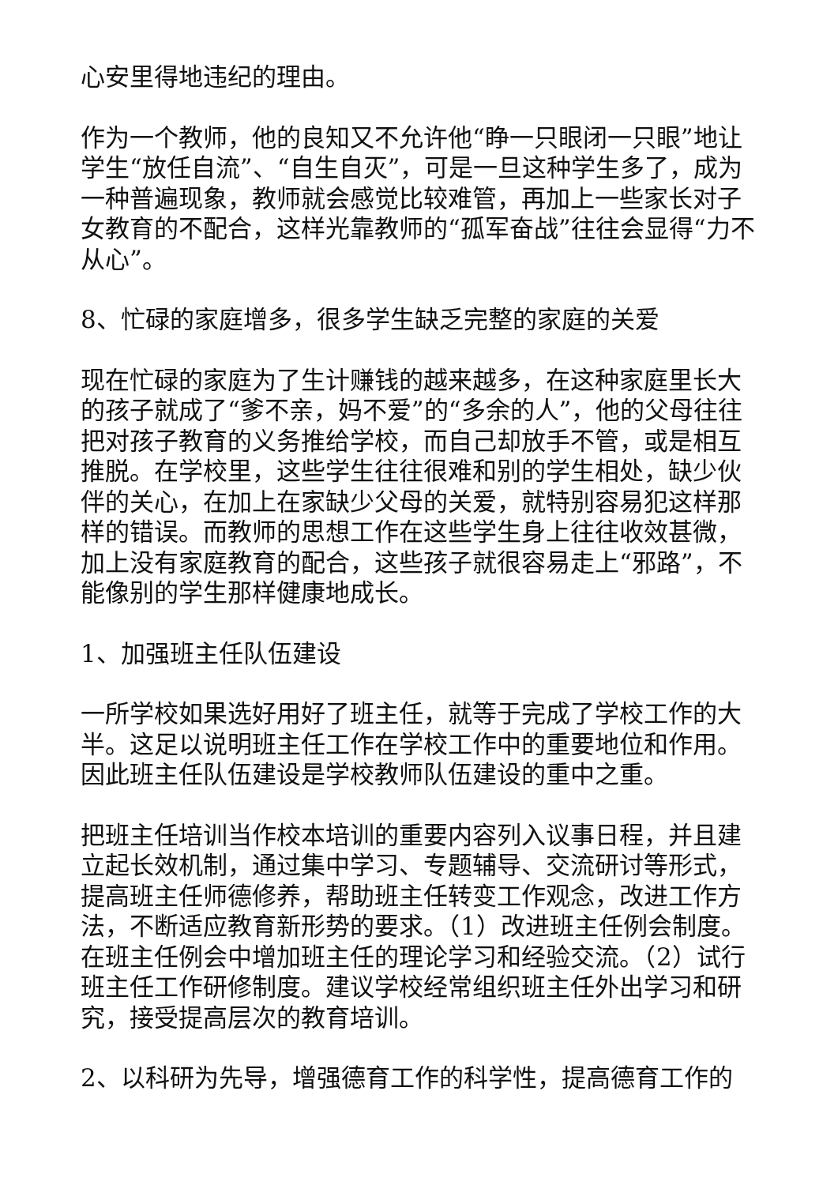心安里得地违纪的理由。
作为一个教师，他的良知又不允许他“睁一只眼闭一只眼”地让学生“放任自流”、“自生自灭”，可是一旦这种学生多了，成为一种普遍现象，教师就会感觉比较难管，再加上一些家长对子女教育的不配合，这样光靠教师的“孤军奋战”往往会显得“力不从心”。
8、忙碌的家庭增多，很多学生缺乏完整的家庭的关爱
现在忙碌的家庭为了生计赚钱的越来越多，在这种家庭里长大的孩子就成了“爹不亲，妈不爱”的“多余的人”，他的父母往往把对孩子教育的义务推给学校，而自己却放手不管，或是相互推脱。在学校里，这些学生往往很难和别的学生相处，缺少伙伴的关心，在加上在家缺少父母的关爱，就特别容易犯这样那样的错误。而教师的思想工作在这些学生身上往往收效甚微，加上没有家庭教育的配合，这些孩子就很容易走上“邪路”，不能像别的学生那样健康地成长。
1、加强班主任队伍建设
一所学校如果选好用好了班主任，就等于完成了学校工作的大半。这足以说明班主任工作在学校工作中的重要地位和作用。因此班主任队伍建设是学校教师队伍建设的重中之重。
把班主任培训当作校本培训的重要内容列入议事日程，并且建立起长效机制，通过集中学习、专题辅导、交流研讨等形式，提高班主任师德修养，帮助班主任转变工作观念，改进工作方法，不断适应教育新形势的要求。（1）改进班主任例会制度。在班主任例会中增加班主任的理论学习和经验交流。（2）试行班主任工作研修制度。建议学校经常组织班主任外出学习和研究，接受提高层次的教育培训。
2、以科研为先导，增强德育工作的科学性，提高德育工作的